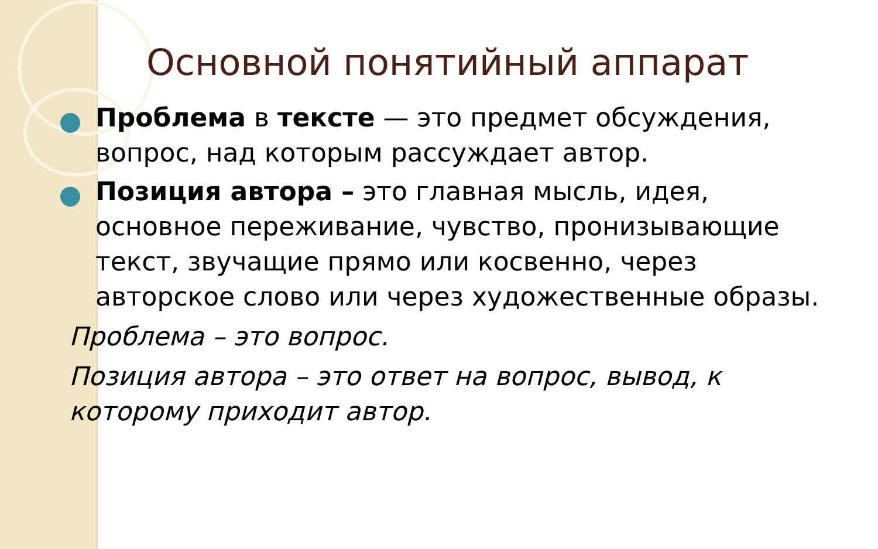Основной понятийный аппарат
Проблема в тексте — это предмет обсуждения, вопрос, над которым рассуждает автор.
Позиция автора – это главная мысль, идея, основное переживание, чувство, пронизывающие текст, звучащие прямо или косвенно, через авторское слово или через художественные образы.
Проблема – это вопрос.
Позиция автора – это ответ на вопрос, вывод, к которому приходит автор.